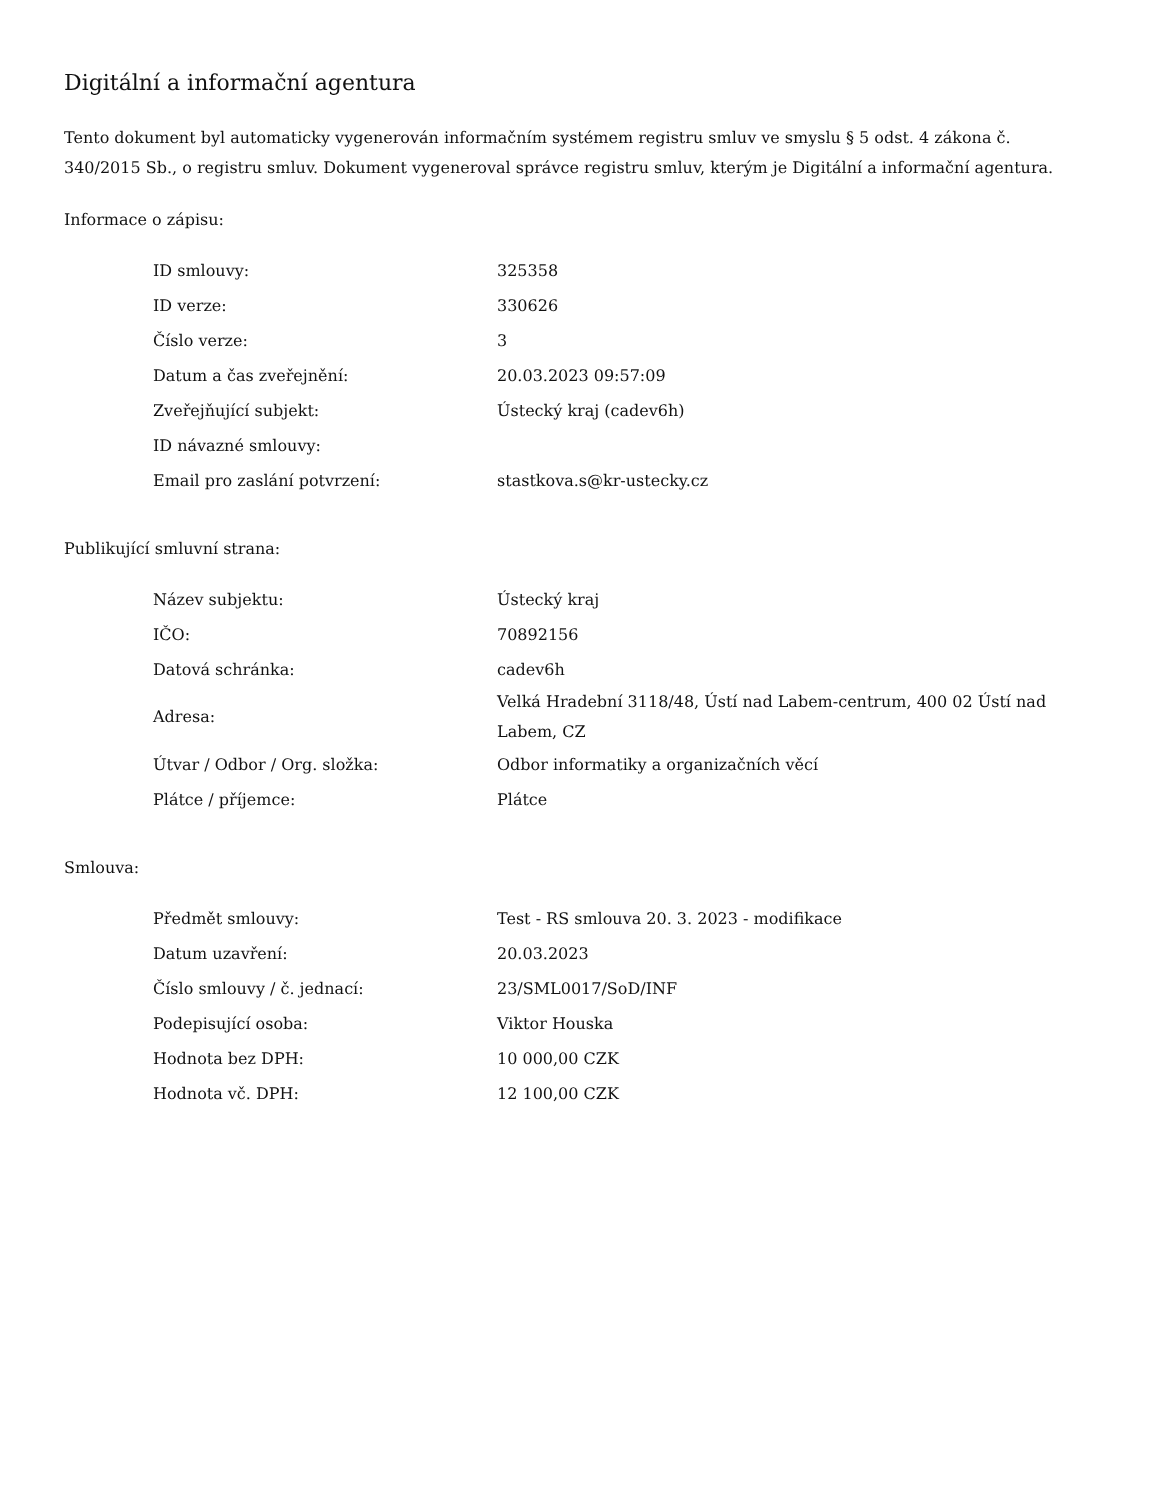Digitální a informační agentura
Tento dokument byl automaticky vygenerován informačním systémem registru smluv ve smyslu § 5 odst. 4 zákona č. 340/2015 Sb., o registru smluv. Dokument vygeneroval správce registru smluv, kterým je Digitální a informační agentura.
Informace o zápisu:
| ID smlouvy: | 325358 |
| ID verze: | 330626 |
| Číslo verze: | 3 |
| Datum a čas zveřejnění: | 20.03.2023 09:57:09 |
| Zveřejňující subjekt: | Ústecký kraj (cadev6h) |
| ID návazné smlouvy: | |
| Email pro zaslání potvrzení: | stastkova.s@kr-ustecky.cz |
Publikující smluvní strana:
| Název subjektu: | Ústecký kraj |
| IČO: | 70892156 |
| Datová schránka: | cadev6h |
| Adresa: | Velká Hradební 3118/48, Ústí nad Labem-centrum, 400 02 Ústí nad Labem, CZ |
| Útvar / Odbor / Org. složka: | Odbor informatiky a organizačních věcí |
| Plátce / příjemce: | Plátce |
Smlouva:
| Předmět smlouvy: | Test - RS smlouva 20. 3. 2023 - modifikace |
| Datum uzavření: | 20.03.2023 |
| Číslo smlouvy / č. jednací: | 23/SML0017/SoD/INF |
| Podepisující osoba: | Viktor Houska |
| Hodnota bez DPH: | 10 000,00 CZK |
| Hodnota vč. DPH: | 12 100,00 CZK |